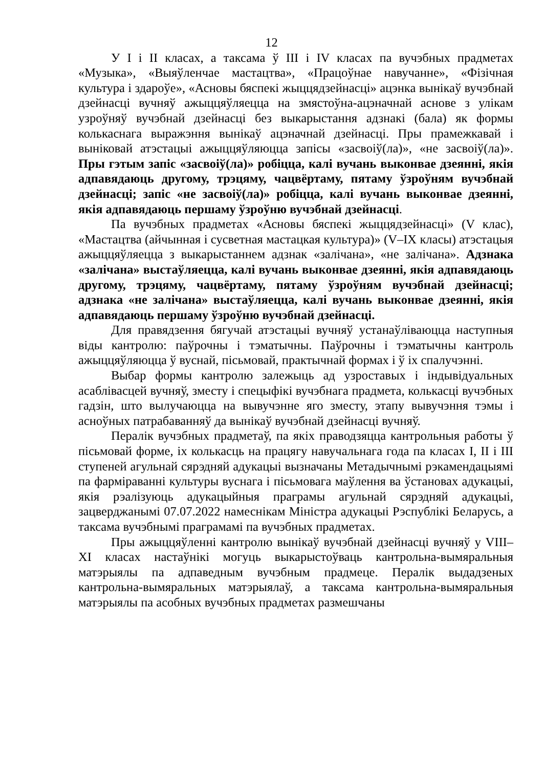12
У I і II класах, а таксама ў III і IV класах па вучэбных прадметах «Музыка», «Выяўленчае мастацтва», «Працоўнае навучанне», «Фізічная культура і здароўе», «Асновы бяспекі жыццядзейнасці» ацэнка вынікаў вучэбнай дзейнасці вучняў ажыццяўляецца на змястоўна-ацэначнай аснове з улікам узроўняў вучэбнай дзейнасці без выкарыстання адзнакі (бала) як формы колькаснага выражэння вынікаў ацэначнай дзейнасці. Пры прамежкавай і выніковай атэстацыі ажыццяўляюцца запісы «засвоіў(ла)», «не засвоіў(ла)». Пры гэтым запіс «засвоіў(ла)» робіцца, калі вучань выконвае дзеянні, якія адпавядаюць другому, трэцяму, чацвёртаму, пятаму ўзроўням вучэбнай дзейнасці; запіс «не засвоіў(ла)» робіцца, калі вучань выконвае дзеянні, якія адпавядаюць першаму ўзроўню вучэбнай дзейнасці.
Па вучэбных прадметах «Асновы бяспекі жыццядзейнасці» (V клас), «Мастацтва (айчынная і сусветная мастацкая культура)» (V–IX класы) атэстацыя ажыццяўляецца з выкарыстаннем адзнак «залічана», «не залічана». Адзнака «залічана» выстаўляецца, калі вучань выконвае дзеянні, якія адпавядаюць другому, трэцяму, чацвёртаму, пятаму ўзроўням вучэбнай дзейнасці; адзнака «не залічана» выстаўляецца, калі вучань выконвае дзеянні, якія адпавядаюць першаму ўзроўню вучэбнай дзейнасці.
Для правядзення бягучай атэстацыі вучняў устанаўліваюцца наступныя віды кантролю: паўрочны і тэматычны. Паўрочны і тэматычны кантроль ажыццяўляюцца ў вуснай, пісьмовай, практычнай формах і ў іх спалучэнні.
Выбар формы кантролю залежыць ад узроставых і індывідуальных асаблівасцей вучняў, зместу і спецыфікі вучэбнага прадмета, колькасці вучэбных гадзін, што вылучаюцца на вывучэнне яго зместу, этапу вывучэння тэмы і асноўных патрабаванняў да вынікаў вучэбнай дзейнасці вучняў.
Пералік вучэбных прадметаў, па якіх праводзяцца кантрольныя работы ў пісьмовай форме, іх колькасць на працягу навучальнага года па класах I, II і III ступеней агульнай сярэдняй адукацыі вызначаны Метадычнымі рэкамендацыямі па фарміраванні культуры вуснага і пісьмовага маўлення ва ўстановах адукацыі, якія рэалізуюць адукацыйныя праграмы агульнай сярэдняй адукацыі, зацверджанымі 07.07.2022 намеснікам Міністра адукацыі Рэспублікі Беларусь, а таксама вучэбнымі праграмамі па вучэбных прадметах.
Пры ажыццяўленні кантролю вынікаў вучэбнай дзейнасці вучняў у VIII–XI класах настаўнікі могуць выкарыстоўваць кантрольна-вымяральныя матэрыялы па адпаведным вучэбным прадмеце. Пералік выдадзеных кантрольна-вымяральных матэрыялаў, а таксама кантрольна-вымяральныя матэрыялы па асобных вучэбных прадметах размешчаны